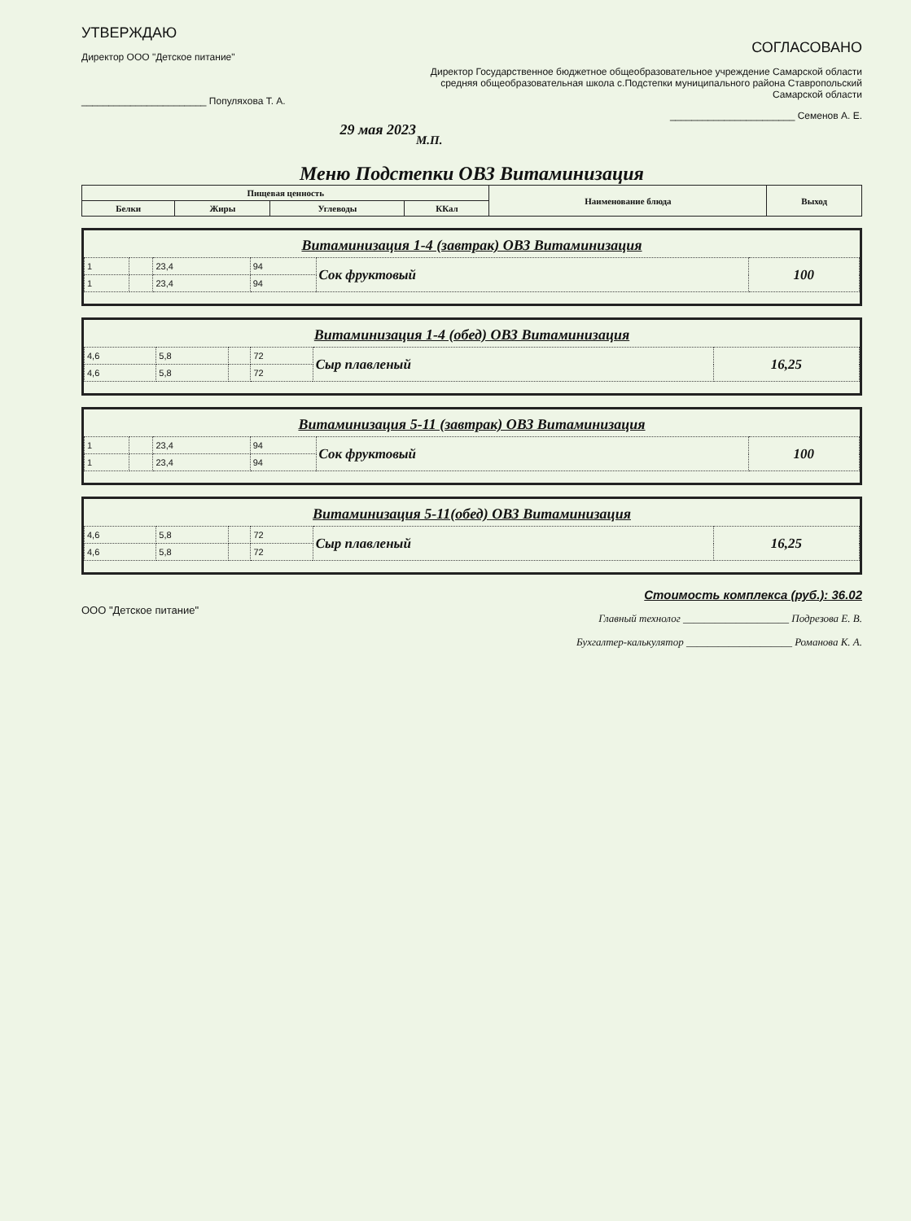УТВЕРЖДАЮ
Директор ООО "Детское питание"
_______________________ Популяхова Т. А.
29 мая 2023
СОГЛАСОВАНО
Директор Государственное бюджетное общеобразовательное учреждение Самарской области средняя общеобразовательная школа с.Подстепки муниципального района Ставропольский Самарской области
_______________________ Семенов А. Е.
М.П.
Меню Подстепки ОВЗ Витаминизация
| Пищевая ценность | | | | Наименование блюда | Выход |
| --- | --- | --- | --- | --- | --- |
| Белки | Жиры | Углеводы | ККал | | |
Витаминизация 1-4 (завтрак) ОВЗ Витаминизация
| 1 | | 23,4 | 94 | Сок фруктовый | 100 |
| 1 | | 23,4 | 94 | | |
Витаминизация 1-4 (обед) ОВЗ Витаминизация
| 4,6 | 5,8 | | 72 | Сыр плавленый | 16,25 |
| 4,6 | 5,8 | | 72 | | |
Витаминизация 5-11 (завтрак) ОВЗ Витаминизация
| 1 | | 23,4 | 94 | Сок фруктовый | 100 |
| 1 | | 23,4 | 94 | | |
Витаминизация 5-11(обед) ОВЗ Витаминизация
| 4,6 | 5,8 | | 72 | Сыр плавленый | 16,25 |
| 4,6 | 5,8 | | 72 | | |
ООО "Детское питание"
Стоимость комплекса (руб.): 36.02
Главный технолог ____________________ Подрезова Е. В.
Бухгалтер-калькулятор ____________________ Романова К. А.